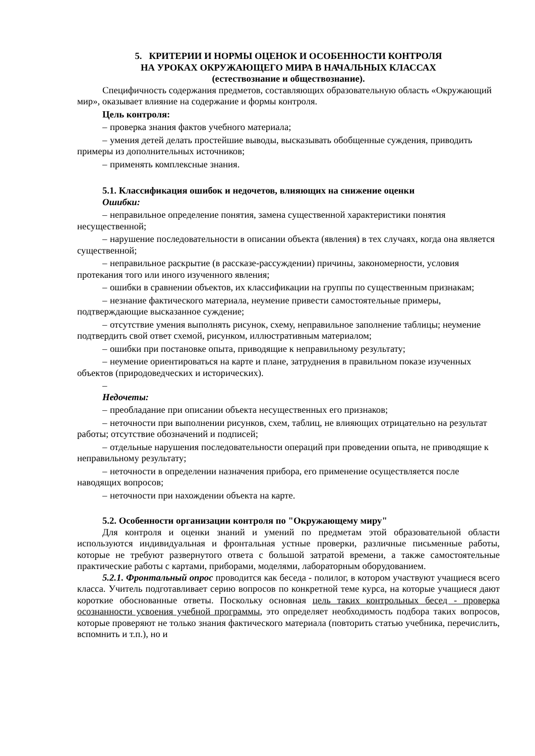5. КРИТЕРИИ И НОРМЫ ОЦЕНОК И ОСОБЕННОСТИ КОНТРОЛЯ
НА УРОКАХ ОКРУЖАЮЩЕГО МИРА В НАЧАЛЬНЫХ КЛАССАХ
(естествознание и обществознание).
Специфичность содержания предметов, составляющих образовательную область «Окружающий мир», оказывает влияние на содержание и формы контроля.
Цель контроля:
– проверка знания фактов учебного материала;
– умения детей делать простейшие выводы, высказывать обобщенные суждения, приводить примеры из дополнительных источников;
– применять комплексные знания.
5.1. Классификация ошибок и недочетов, влияющих на снижение оценки
Ошибки:
– неправильное определение понятия, замена существенной характеристики понятия несущественной;
– нарушение последовательности в описании объекта (явления) в тех случаях, когда она является существенной;
– неправильное раскрытие (в рассказе-рассуждении) причины, закономерности, условия протекания того или иного изученного явления;
– ошибки в сравнении объектов, их классификации на группы по существенным признакам;
– незнание фактического материала, неумение привести самостоятельные примеры, подтверждающие высказанное суждение;
– отсутствие умения выполнять рисунок, схему, неправильное заполнение таблицы; неумение подтвердить свой ответ схемой, рисунком, иллюстративным материалом;
– ошибки при постановке опыта, приводящие к неправильному результату;
– неумение ориентироваться на карте и плане, затруднения в правильном показе изученных объектов (природоведческих и исторических).
–
Недочеты:
– преобладание при описании объекта несущественных его признаков;
– неточности при выполнении рисунков, схем, таблиц, не влияющих отрицательно на результат работы; отсутствие обозначений и подписей;
– отдельные нарушения последовательности операций при проведении опыта, не приводящие к неправильному результату;
– неточности в определении назначения прибора, его применение осуществляется после наводящих вопросов;
– неточности при нахождении объекта на карте.
5.2. Особенности организации контроля по "Окружающему миру"
Для контроля и оценки знаний и умений по предметам этой образовательной области используются индивидуальная и фронтальная устные проверки, различные письменные работы, которые не требуют развернутого ответа с большой затратой времени, а также самостоятельные практические работы с картами, приборами, моделями, лабораторным оборудованием.
5.2.1. Фронтальный опрос проводится как беседа - полилог, в котором участвуют учащиеся всего класса. Учитель подготавливает серию вопросов по конкретной теме курса, на которые учащиеся дают короткие обоснованные ответы. Поскольку основная цель таких контрольных бесед - проверка осознанности усвоения учебной программы, это определяет необходимость подбора таких вопросов, которые проверяют не только знания фактического материала (повторить статью учебника, перечислить, вспомнить и т.п.), но и